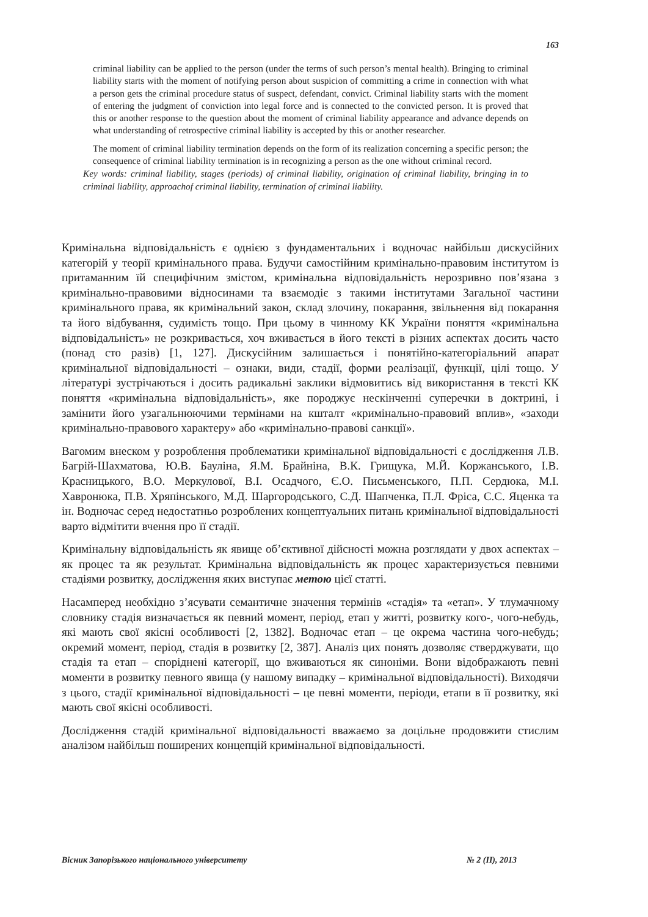163
criminal liability can be applied to the person (under the terms of such person’s mental health). Bringing to criminal liability starts with the moment of notifying person about suspicion of committing a crime in connection with what a person gets the criminal procedure status of suspect, defendant, convict. Criminal liability starts with the moment of entering the judgment of conviction into legal force and is connected to the convicted person. It is proved that this or another response to the question about the moment of criminal liability appearance and advance depends on what understanding of retrospective criminal liability is accepted by this or another researcher.
The moment of criminal liability termination depends on the form of its realization concerning a specific person; the consequence of criminal liability termination is in recognizing a person as the one without criminal record.
Key words: criminal liability, stages (periods) of criminal liability, origination of criminal liability, bringing in to criminal liability, approachof criminal liability, termination of criminal liability.
Кримінальна відповідальність є однією з фундаментальних і водночас найбільш дискусійних категорій у теорії кримінального права. Будучи самостійним кримінально-правовим інститутом із притаманним їй специфічним змістом, кримінальна відповідальність нерозривно пов’язана з кримінально-правовими відносинами та взаємодіє з такими інститутами Загальної частини кримінального права, як кримінальний закон, склад злочину, покарання, звільнення від покарання та його відбування, судимість тощо. При цьому в чинному КК України поняття «кримінальна відповідальність» не розкривається, хоч вживається в його тексті в різних аспектах досить часто (понад сто разів) [1, 127]. Дискусійним залишається і понятійно-категоріальний апарат кримінальної відповідальності – ознаки, види, стадії, форми реалізації, функції, цілі тощо. У літературі зустрічаються і досить радикальні заклики відмовитись від використання в тексті КК поняття «кримінальна відповідальність», яке породжує нескінченні суперечки в доктрині, і замінити його узагальнюючими термінами на кшталт «кримінально-правовий вплив», «заходи кримінально-правового характеру» або «кримінально-правові санкції».
Вагомим внеском у розроблення проблематики кримінальної відповідальності є дослідження Л.В. Багрій-Шахматова, Ю.В. Бауліна, Я.М. Брайніна, В.К. Грищука, М.Й. Коржанського, І.В. Красницького, В.О. Меркулової, В.І. Осадчого, Є.О. Письменського, П.П. Сердюка, М.І. Хавронюка, П.В. Хряпінського, М.Д. Шаргородського, С.Д. Шапченка, П.Л. Фріса, С.С. Яценка та ін. Водночас серед недостатньо розроблених концептуальних питань кримінальної відповідальності варто відмітити вчення про її стадії.
Кримінальну відповідальність як явище об’єктивної дійсності можна розглядати у двох аспектах – як процес та як результат. Кримінальна відповідальність як процес характеризується певними стадіями розвитку, дослідження яких виступає метою цієї статті.
Насамперед необхідно з’ясувати семантичне значення термінів «стадія» та «етап». У тлумачному словнику стадія визначається як певний момент, період, етап у житті, розвитку кого-, чого-небудь, які мають свої якісні особливості [2, 1382]. Водночас етап – це окрема частина чого-небудь; окремий момент, період, стадія в розвитку [2, 387]. Аналіз цих понять дозволяє стверджувати, що стадія та етап – споріднені категорії, що вживаються як синоніми. Вони відображають певні моменти в розвитку певного явища (у нашому випадку – кримінальної відповідальності). Виходячи з цього, стадії кримінальної відповідальності – це певні моменти, періоди, етапи в її розвитку, які мають свої якісні особливості.
Дослідження стадій кримінальної відповідальності вважаємо за доцільне продовжити стислим аналізом найбільш поширених концепцій кримінальної відповідальності.
Вісник Запорізького національного університету № 2 (II), 2013